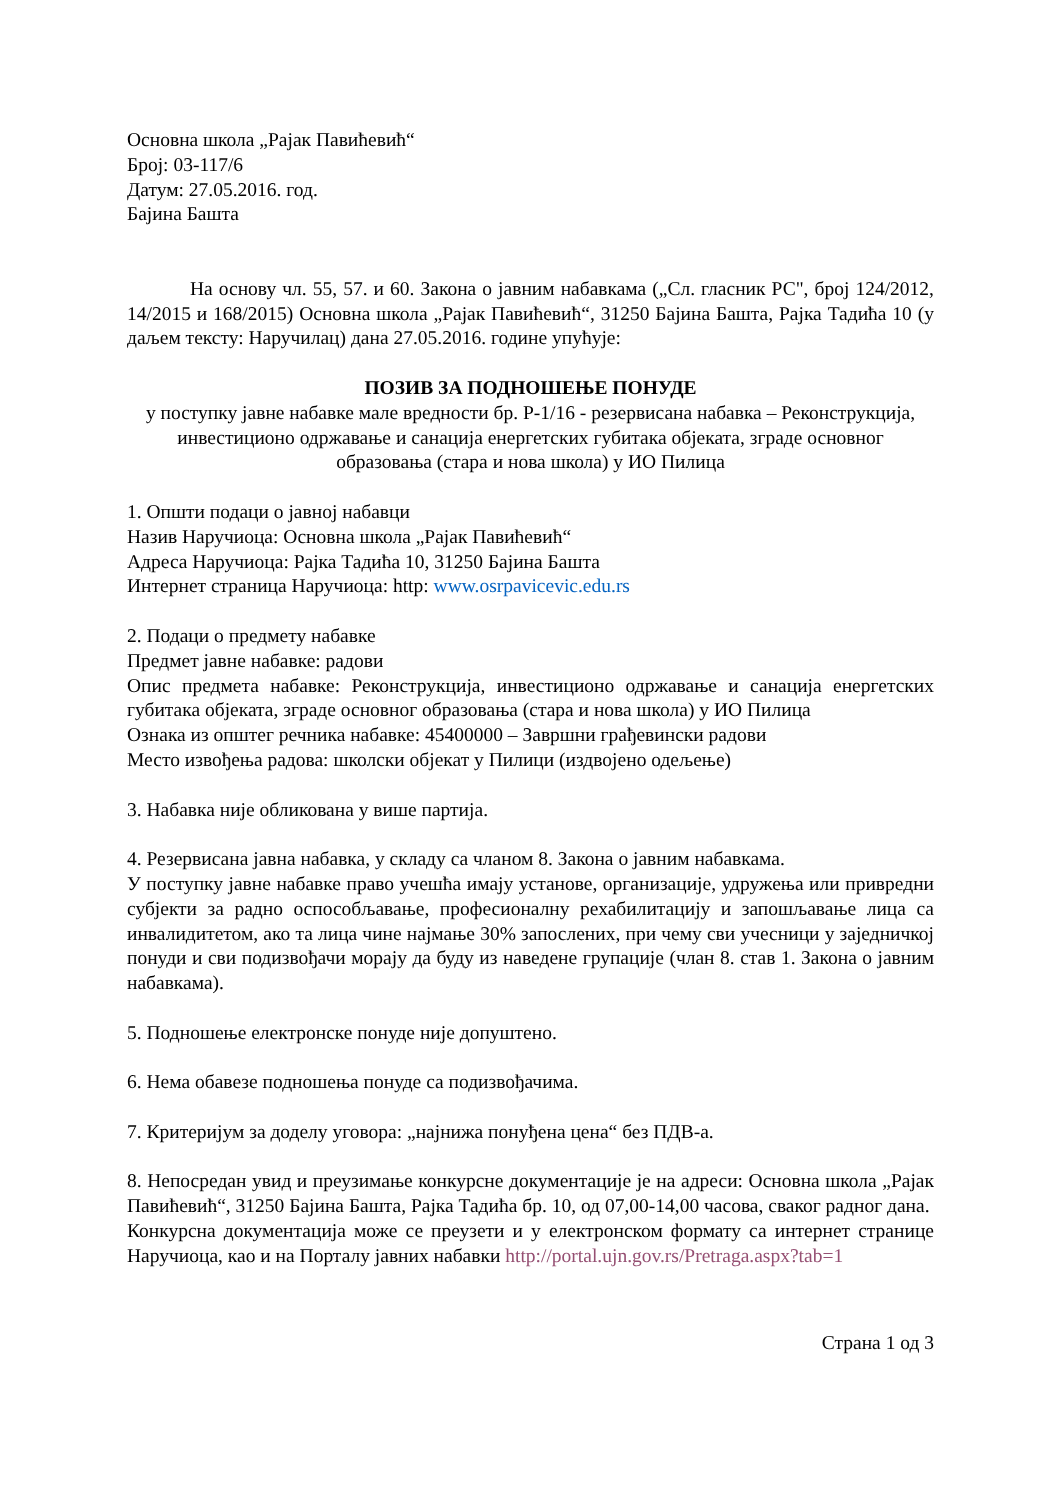Основна школа „Рајак Павићевић“
Број: 03-117/6
Датум: 27.05.2016. год.
Бајина Башта
На основу чл. 55, 57. и 60. Закона о јавним набавкама („Сл. гласник РС", број 124/2012, 14/2015 и 168/2015) Основна школа „Рајак Павићевић“, 31250 Бајина Башта, Рајка Тадића 10 (у даљем тексту: Наручилац) дана 27.05.2016. године упућује:
ПОЗИВ ЗА ПОДНОШЕЊЕ ПОНУДЕ
у поступку јавне набавке мале вредности бр. Р-1/16 - резервисана набавка – Реконструкција, инвестиционо одржавање и санација енергетских губитака објеката, зграде основног образовања (стара и нова школа) у ИО Пилица
1. Општи подаци о јавној набавци
Назив Наручиоца: Основна школа „Рајак Павићевић“
Адреса Наручиоца: Рајка Тадића 10, 31250 Бајина Башта
Интернет страница Наручиоца: http: www.osrpavicevic.edu.rs
2. Подаци о предмету набавке
Предмет јавне набавке: радови
Опис предмета набавке: Реконструкција, инвестиционо одржавање и санација енергетских губитака објеката, зграде основног образовања (стара и нова школа) у ИО Пилица
Ознака из општег речника набавке: 45400000 – Завршни грађевински радови
Место извођења радова: школски објекат у Пилици (издвојено одељење)
3. Набавка није обликована у више партија.
4. Резервисана јавна набавка, у складу са чланом 8. Закона о јавним набавкама.
У поступку јавне набавке право учешћа имају установе, организације, удружења или привредни субјекти за радно оспособљавање, професионалну рехабилитацију и запошљавање лица са инвалидитетом, ако та лица чине најмање 30% запослених, при чему сви учесници у заједничкој понуди и сви подизвођачи морају да буду из наведене групације (члан 8. став 1. Закона о јавним набавкама).
5. Подношење електронске понуде није допуштено.
6. Нема обавезе подношења понуде са подизвођачима.
7. Критеријум за доделу уговора: „најнижа понуђена цена“ без ПДВ-а.
8. Непосредан увид и преузимање конкурсне документације је на адреси: Основна школа „Рајак Павићевић“, 31250 Бајина Башта, Рајка Тадића бр. 10, од 07,00-14,00 часова, сваког радног дана.
Конкурсна документација може се преузети и у електронском формату са интернет странице Наручиоца, као и на Порталу јавних набавки http://portal.ujn.gov.rs/Pretraga.aspx?tab=1
Страна 1 од 3